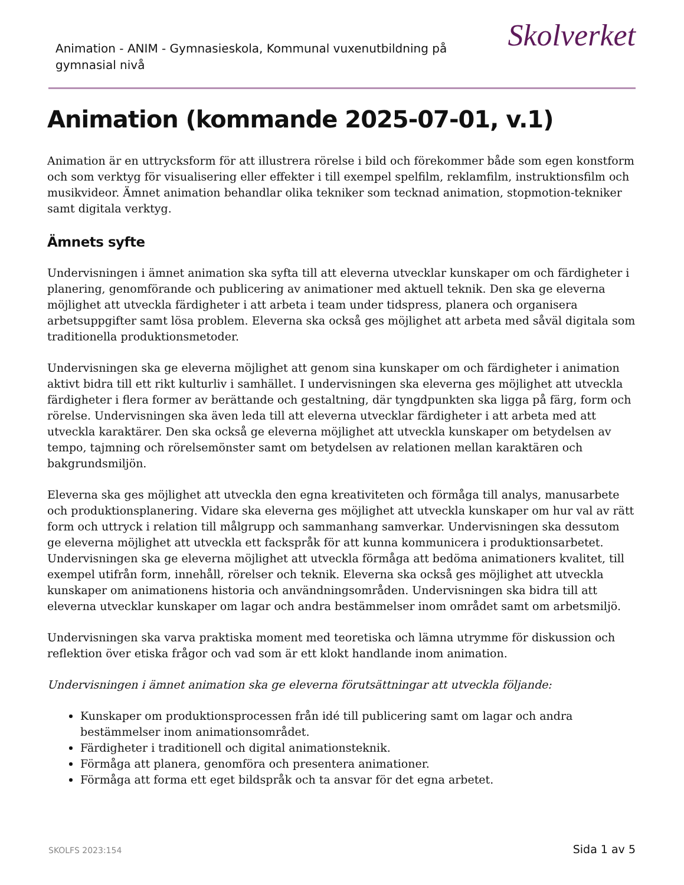Animation - ANIM - Gymnasieskola, Kommunal vuxenutbildning på gymnasial nivå
Skolverket
Animation (kommande 2025-07-01, v.1)
Animation är en uttrycksform för att illustrera rörelse i bild och förekommer både som egen konstform och som verktyg för visualisering eller effekter i till exempel spelfilm, reklamfilm, instruktionsfilm och musikvideor. Ämnet animation behandlar olika tekniker som tecknad animation, stopmotion-tekniker samt digitala verktyg.
Ämnets syfte
Undervisningen i ämnet animation ska syfta till att eleverna utvecklar kunskaper om och färdigheter i planering, genomförande och publicering av animationer med aktuell teknik. Den ska ge eleverna möjlighet att utveckla färdigheter i att arbeta i team under tidspress, planera och organisera arbetsuppgifter samt lösa problem. Eleverna ska också ges möjlighet att arbeta med såväl digitala som traditionella produktionsmetoder.
Undervisningen ska ge eleverna möjlighet att genom sina kunskaper om och färdigheter i animation aktivt bidra till ett rikt kulturliv i samhället. I undervisningen ska eleverna ges möjlighet att utveckla färdigheter i flera former av berättande och gestaltning, där tyngdpunkten ska ligga på färg, form och rörelse. Undervisningen ska även leda till att eleverna utvecklar färdigheter i att arbeta med att utveckla karaktärer. Den ska också ge eleverna möjlighet att utveckla kunskaper om betydelsen av tempo, tajmning och rörelsemönster samt om betydelsen av relationen mellan karaktären och bakgrundsmiljön.
Eleverna ska ges möjlighet att utveckla den egna kreativiteten och förmåga till analys, manusarbete och produktionsplanering. Vidare ska eleverna ges möjlighet att utveckla kunskaper om hur val av rätt form och uttryck i relation till målgrupp och sammanhang samverkar. Undervisningen ska dessutom ge eleverna möjlighet att utveckla ett fackspråk för att kunna kommunicera i produktionsarbetet. Undervisningen ska ge eleverna möjlighet att utveckla förmåga att bedöma animationers kvalitet, till exempel utifrån form, innehåll, rörelser och teknik. Eleverna ska också ges möjlighet att utveckla kunskaper om animationens historia och användningsområden. Undervisningen ska bidra till att eleverna utvecklar kunskaper om lagar och andra bestämmelser inom området samt om arbetsmiljö.
Undervisningen ska varva praktiska moment med teoretiska och lämna utrymme för diskussion och reflektion över etiska frågor och vad som är ett klokt handlande inom animation.
Undervisningen i ämnet animation ska ge eleverna förutsättningar att utveckla följande:
Kunskaper om produktionsprocessen från idé till publicering samt om lagar och andra bestämmelser inom animationsområdet.
Färdigheter i traditionell och digital animationsteknik.
Förmåga att planera, genomföra och presentera animationer.
Förmåga att forma ett eget bildspråk och ta ansvar för det egna arbetet.
SKOLFS 2023:154 Sida 1 av 5